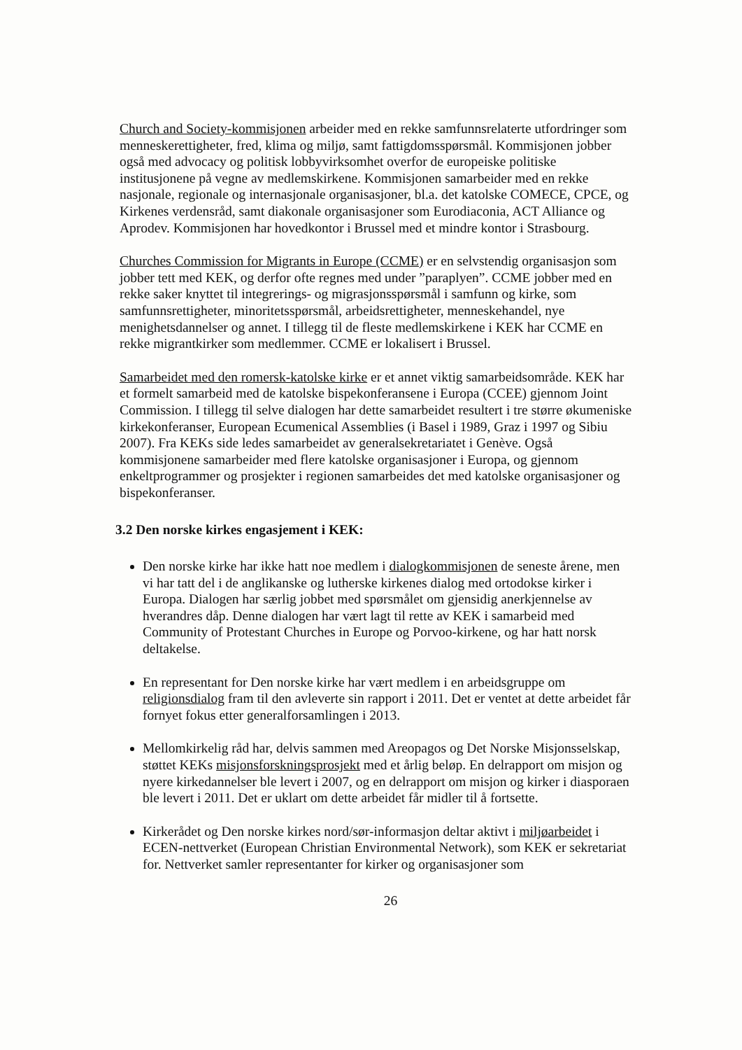Church and Society-kommisjonen arbeider med en rekke samfunnsrelaterte utfordringer som menneskerettigheter, fred, klima og miljø, samt fattigdomsspørsmål. Kommisjonen jobber også med advocacy og politisk lobbyvirksomhet overfor de europeiske politiske institusjonene på vegne av medlemskirkene. Kommisjonen samarbeider med en rekke nasjonale, regionale og internasjonale organisasjoner, bl.a. det katolske COMECE, CPCE, og Kirkenes verdensråd, samt diakonale organisasjoner som Eurodiaconia, ACT Alliance og Aprodev. Kommisjonen har hovedkontor i Brussel med et mindre kontor i Strasbourg.
Churches Commission for Migrants in Europe (CCME) er en selvstendig organisasjon som jobber tett med KEK, og derfor ofte regnes med under ”paraplyen”. CCME jobber med en rekke saker knyttet til integrerings- og migrasjonsspørsmål i samfunn og kirke, som samfunnsrettigheter, minoritetsspørsmål, arbeidsrettigheter, menneskehandel, nye menighetsdannelser og annet. I tillegg til de fleste medlemskirkene i KEK har CCME en rekke migrantkirker som medlemmer. CCME er lokalisert i Brussel.
Samarbeidet med den romersk-katolske kirke er et annet viktig samarbeidsområde. KEK har et formelt samarbeid med de katolske bispekonferansene i Europa (CCEE) gjennom Joint Commission. I tillegg til selve dialogen har dette samarbeidet resultert i tre større økumeniske kirkekonferanser, European Ecumenical Assemblies (i Basel i 1989, Graz i 1997 og Sibiu 2007). Fra KEKs side ledes samarbeidet av generalsekretariatet i Genève. Også kommisjonene samarbeider med flere katolske organisasjoner i Europa, og gjennom enkeltprogrammer og prosjekter i regionen samarbeides det med katolske organisasjoner og bispekonferanser.
3.2 Den norske kirkes engasjement i KEK:
Den norske kirke har ikke hatt noe medlem i dialogkommisjonen de seneste årene, men vi har tatt del i de anglikanske og lutherske kirkenes dialog med ortodokse kirker i Europa. Dialogen har særlig jobbet med spørsmålet om gjensidig anerkjennelse av hverandres dåp. Denne dialogen har vært lagt til rette av KEK i samarbeid med Community of Protestant Churches in Europe og Porvoo-kirkene, og har hatt norsk deltakelse.
En representant for Den norske kirke har vært medlem i en arbeidsgruppe om religionsdialog fram til den avleverte sin rapport i 2011. Det er ventet at dette arbeidet får fornyet fokus etter generalforsamlingen i 2013.
Mellomkirkelig råd har, delvis sammen med Areopagos og Det Norske Misjonsselskap, støttet KEKs misjonsforskningsprosjekt med et årlig beløp. En delrapport om misjon og nyere kirkedannelser ble levert i 2007, og en delrapport om misjon og kirker i diasporaen ble levert i 2011. Det er uklart om dette arbeidet får midler til å fortsette.
Kirkerådet og Den norske kirkes nord/sør-informasjon deltar aktivt i miljøarbeidet i ECEN-nettverket (European Christian Environmental Network), som KEK er sekretariat for. Nettverket samler representanter for kirker og organisasjoner som
26